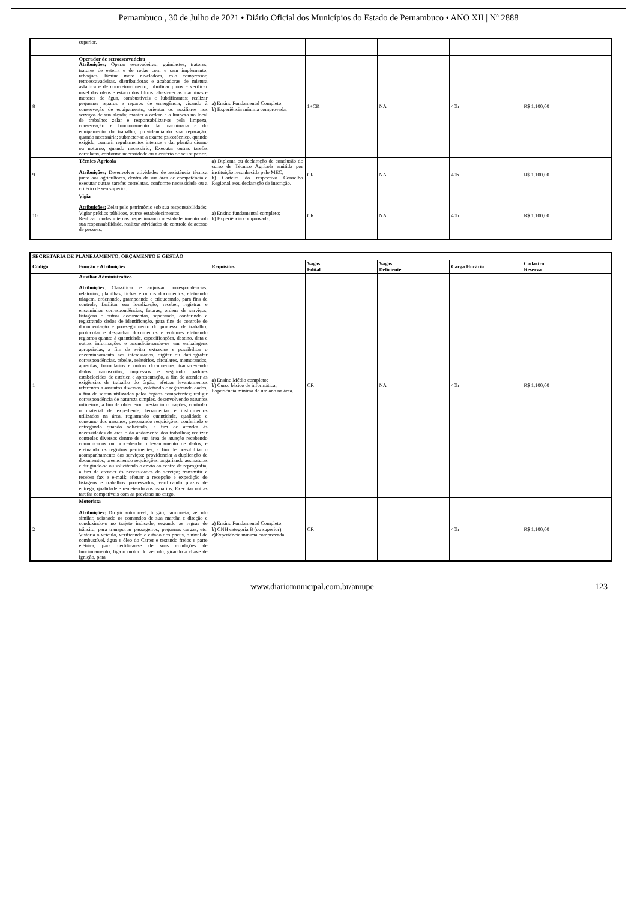Pernambuco , 30 de Julho de 2021 • Diário Oficial dos Municípios do Estado de Pernambuco • ANO XII | Nº 2888
| | superior. | | | | | |
| 8 | Operador de retroescavadeira Atribuições: Operar escavadeiras, guindastes, tratores, tratores de esteira e de rodas com e sem implemento, reboques, lâmina moto niveladora, rolo compressor, retroescavadeiras, distribuidoras e acabadoras de mistura asfáltica e de concreto-cimento; lubrificar pinos e verificar nível dos óleos e estado dos filtros; abastecer as máquinas e motores de água, combustíveis e lubrificantes; realizar pequenos reparos e reparos de emergência, visando à conservação de equipamento; orientar os auxiliares nos serviços de sua alçada; manter a ordem e a limpeza no local de trabalho; zelar e responsabilizar-se pela limpeza, conservação e funcionamento da maquinaria e do equipamento do trabalho, providenciando sua reparação, quando necessária; submeter-se a exame psicotécnico, quando exigido; cumprir regulamentos internos e dar plantão diurno ou noturno, quando necessário; Executar outras tarefas correlatas, conforme necessidade ou a critério de seu superior. | a) Ensino Fundamental Completo; b) Experiência mínima comprovada. | 1+CR | NA | 40h | R$ 1.100,00 |
| 9 | Técnico Agrícola Atribuições: Desenvolver atividades de assistência técnica junto aos agricultores, dentro da sua área de competência e executar outras tarefas correlatas, conforme necessidade ou a critério de seu superior. | a) Diploma ou declaração de conclusão de curso de Técnico Agrícola emitida por instituição reconhecida pelo MEC; b) Carteira do respectivo Conselho Regional e/ou declaração de inscrição. | CR | NA | 40h | R$ 1.100,00 |
| 10 | Vigia Atribuições: Zelar pelo patrimônio sob sua responsabilidade; Vigiar prédios públicos, outros estabelecimentos; Realizar rondas internas inspecionando o estabelecimento sob sua responsabilidade, realizar atividades de controle de acesso de pessoas. | a) Ensino fundamental completo; b) Experiência comprovada. | CR | NA | 40h | R$ 1.100,00 |
| SECRETARIA DE PLANEJAMENTO, ORÇAMENTO E GESTÃO | | | | | | |
| --- | --- | --- | --- | --- | --- | --- |
| Código | Função e Atribuições | Requisitos | Vagas Edital | Vagas Deficiente | Carga Horária | Cadastro Reserva |
| 1 | Auxiliar Administrativo Atribuições : Classificar e arquivar correspondências, relatórios, planilhas, fichas e outros documentos, efetuando triagem, ordenando, grampeando e etiquetando, para fins de controle, facilitar sua localização; receber, registrar e encaminhar correspondências, faturas, ordens de serviços, listagens e outros documentos, separando, conferindo e registrando dados de identificação, para fins de controle de documentação e prosseguimento do processo de trabalho; protocolar e despachar documentos e volumes efetuando registros quanto à quantidade, especificações, destino, data e outras informações e acondicionando-os em embalagens apropriadas, a fim de evitar extravios e possibilitar o encaminhamento aos interessados, digitar ou datilografar correspondências, tabelas, relatórios, circulares, memorandos, apostilas, formulários e outros documentos, transcrevendo dados manuscritos, impressos e seguindo padrões estabelecidos de estética e apresentação, a fim de atender as exigências de trabalho do órgão; efetuar levantamentos referentes a assuntos diversos, coletando e registrando dados, a fim de serem utilizados pelos órgãos competentes; redigir correspondência de natureza simples, desenvolvendo assuntos rotineiros, a fim de obter e/ou prestar informações; controlar o material de expediente, ferramentas e instrumentos utilizados na área, registrando quantidade, qualidade e consumo dos mesmos, preparando requisições, conferindo e entregando quando solicitado, a fim de atender às necessidades da área e do andamento dos trabalhos; realizar controles diversos dentro de sua área de atuação recebendo comunicados ou procedendo o levantamento de dados, e efetuando os registros pertinentes, a fim de possibilitar o acompanhamento dos serviços; providenciar a duplicação de documentos, preenchendo requisições, angariando assinaturas e dirigindo-se ou solicitando o envio ao centro de reprografia, a fim de atender às necessidades do serviço; transmitir e receber fax e e-mail; efetuar a recepção e expedição de listagens e trabalhos processados, verificando prazos de entrega, qualidade e remetendo aos usuários. Executar outras tarefas compatíveis com as previstas no cargo. | a) Ensino Médio completo; b) Curso básico de informática; Experiência mínima de um ano na área. | CR | NA | 40h | R$ 1.100,00 |
| 2 | Motorista Atribuições: Dirigir automóvel, furgão, camioneta, veículo similar, acionado os comandos de sua marcha e direção e conduzindo-o no trajeto indicado, segundo as regras de trânsito, para transportar passageiros, pequenas cargas, etc. Vistoria o veículo, verificando o estado dos pneus, o nível de combustível, água e óleo do Carter e testando freios e parte elétrica, para certificar-se de suas condições de funcionamento; liga o motor do veículo, girando a chave de ignição, para | a) Ensino Fundamental Completo; b) CNH categoria B (ou superior); c)Experiência mínima comprovada. | CR | | 40h | R$ 1.100,00 |
www.diariomunicipal.com.br/amupe 123